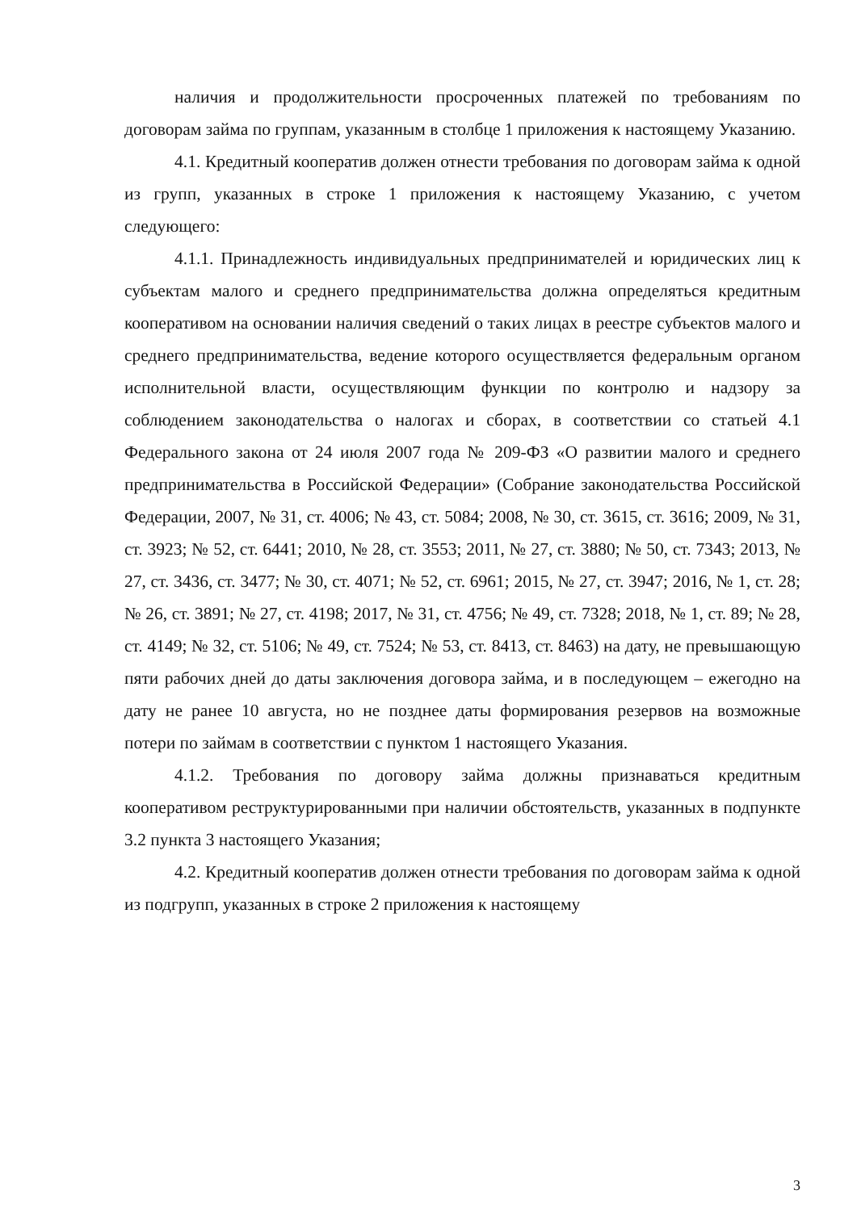наличия и продолжительности просроченных платежей по требованиям по договорам займа по группам, указанным в столбце 1 приложения к настоящему Указанию.
4.1. Кредитный кооператив должен отнести требования по договорам займа к одной из групп, указанных в строке 1 приложения к настоящему Указанию, с учетом следующего:
4.1.1. Принадлежность индивидуальных предпринимателей и юридических лиц к субъектам малого и среднего предпринимательства должна определяться кредитным кооперативом на основании наличия сведений о таких лицах в реестре субъектов малого и среднего предпринимательства, ведение которого осуществляется федеральным органом исполнительной власти, осуществляющим функции по контролю и надзору за соблюдением законодательства о налогах и сборах, в соответствии со статьей 4.1 Федерального закона от 24 июля 2007 года № 209-ФЗ «О развитии малого и среднего предпринимательства в Российской Федерации» (Собрание законодательства Российской Федерации, 2007, № 31, ст. 4006; № 43, ст. 5084; 2008, № 30, ст. 3615, ст. 3616; 2009, № 31, ст. 3923; № 52, ст. 6441; 2010, № 28, ст. 3553; 2011, № 27, ст. 3880; № 50, ст. 7343; 2013, № 27, ст. 3436, ст. 3477; № 30, ст. 4071; № 52, ст. 6961; 2015, № 27, ст. 3947; 2016, № 1, ст. 28; № 26, ст. 3891; № 27, ст. 4198; 2017, № 31, ст. 4756; № 49, ст. 7328; 2018, № 1, ст. 89; № 28, ст. 4149; № 32, ст. 5106; № 49, ст. 7524; № 53, ст. 8413, ст. 8463) на дату, не превышающую пяти рабочих дней до даты заключения договора займа, и в последующем – ежегодно на дату не ранее 10 августа, но не позднее даты формирования резервов на возможные потери по займам в соответствии с пунктом 1 настоящего Указания.
4.1.2. Требования по договору займа должны признаваться кредитным кооперативом реструктурированными при наличии обстоятельств, указанных в подпункте 3.2 пункта 3 настоящего Указания;
4.2. Кредитный кооператив должен отнести требования по договорам займа к одной из подгрупп, указанных в строке 2 приложения к настоящему
3